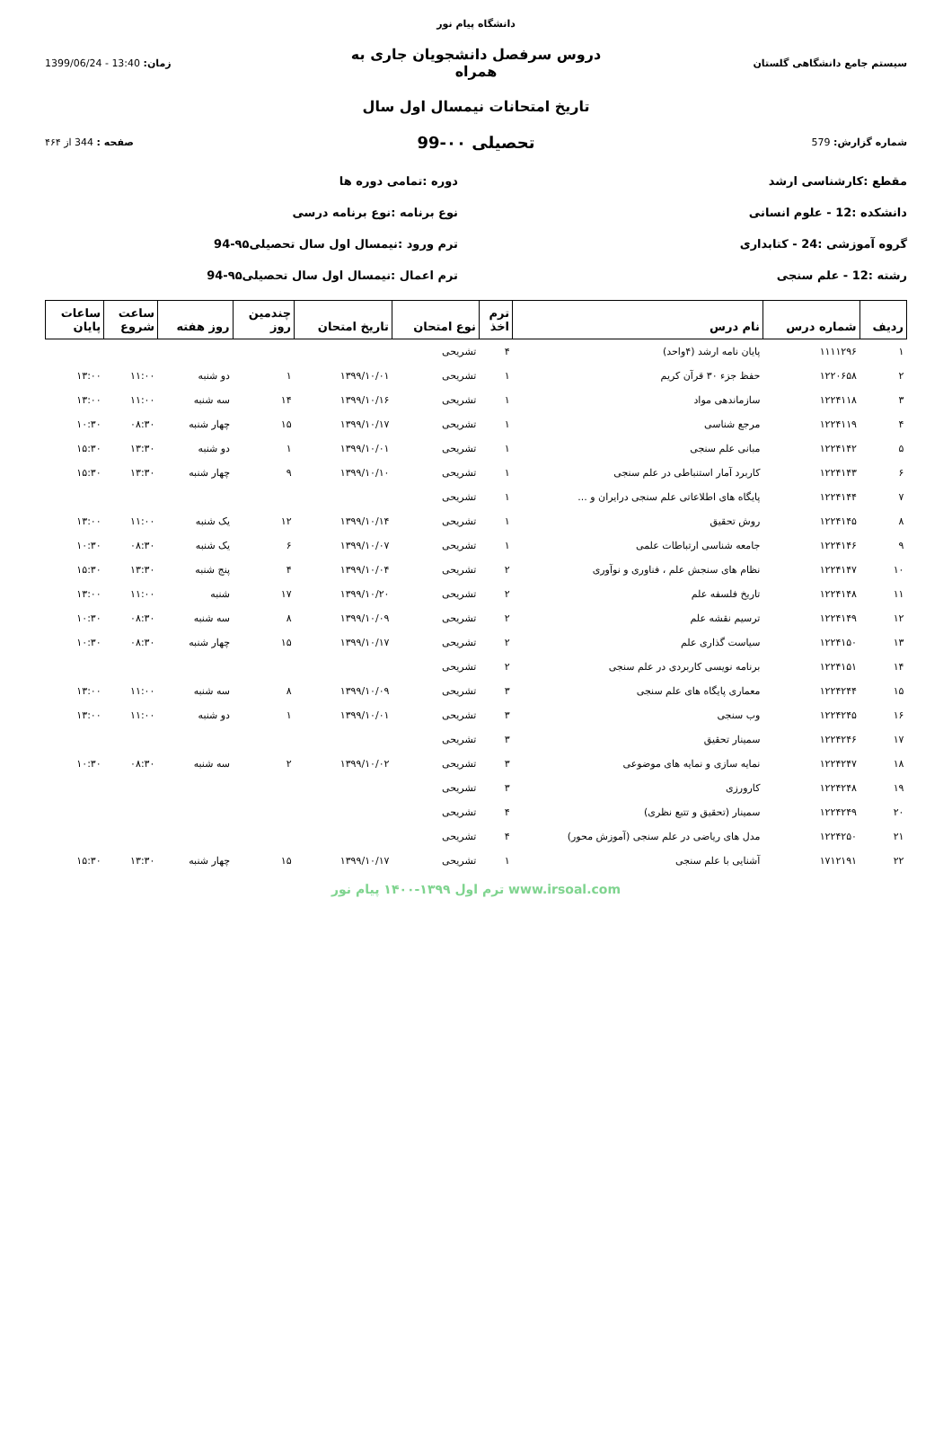دانشگاه پیام نور
سیستم جامع دانشگاهی گلستان
دروس سرفصل دانشجویان جاری به همراه
زمان: 13:40 - 1399/06/24
تاریخ امتحانات نیمسال اول سال
شماره گزارش: 579
تحصیلی ۰۰-99
صفحه : 344 از ۴۶۴
مقطع :کارشناسی ارشد
دوره :تمامی دوره ها
دانشکده :12 - علوم انسانی
نوع برنامه :نوع برنامه درسی
گروه آموزشی :24 - کتابداری
ترم ورود :نیمسال اول سال تحصیلی۹۵-94
رشته :12 - علم سنجی
ترم اعمال :نیمسال اول سال تحصیلی۹۵-94
| ردیف | شماره درس | نام درس | ترم اخذ | نوع امتحان | تاریخ امتحان | چندمین روز | روز هفته | ساعت شروع | ساعات پایان |
| --- | --- | --- | --- | --- | --- | --- | --- | --- | --- |
| ۱ | ۱۱۱۱۲۹۶ | پایان نامه ارشد (۴واحد) | ۴ | تشریحی | | | | | |
| ۲ | ۱۲۲۰۶۵۸ | حفظ جزء ۳۰ قرآن کریم | ۱ | تشریحی | ۱۳۹۹/۱۰/۰۱ | ۱ | دو شنبه | ۱۱:۰۰ | ۱۳:۰۰ |
| ۳ | ۱۲۲۴۱۱۸ | سازماندهی مواد | ۱ | تشریحی | ۱۳۹۹/۱۰/۱۶ | ۱۴ | سه شنبه | ۱۱:۰۰ | ۱۳:۰۰ |
| ۴ | ۱۲۲۴۱۱۹ | مرجع شناسی | ۱ | تشریحی | ۱۳۹۹/۱۰/۱۷ | ۱۵ | چهار شنبه | ۰۸:۳۰ | ۱۰:۳۰ |
| ۵ | ۱۲۲۴۱۴۲ | مبانی علم سنجی | ۱ | تشریحی | ۱۳۹۹/۱۰/۰۱ | ۱ | دو شنبه | ۱۳:۳۰ | ۱۵:۳۰ |
| ۶ | ۱۲۲۴۱۴۳ | کاربرد آمار استنباطی در علم سنجی | ۱ | تشریحی | ۱۳۹۹/۱۰/۱۰ | ۹ | چهار شنبه | ۱۳:۳۰ | ۱۵:۳۰ |
| ۷ | ۱۲۲۴۱۴۴ | پایگاه های اطلاعاتی علم سنجی درایران و ... | ۱ | تشریحی | | | | | |
| ۸ | ۱۲۲۴۱۴۵ | روش تحقیق | ۱ | تشریحی | ۱۳۹۹/۱۰/۱۴ | ۱۲ | یک شنبه | ۱۱:۰۰ | ۱۳:۰۰ |
| ۹ | ۱۲۲۴۱۴۶ | جامعه شناسی ارتباطات علمی | ۱ | تشریحی | ۱۳۹۹/۱۰/۰۷ | ۶ | یک شنبه | ۰۸:۳۰ | ۱۰:۳۰ |
| ۱۰ | ۱۲۲۴۱۴۷ | نظام های سنجش علم ، فناوری و نوآوری | ۲ | تشریحی | ۱۳۹۹/۱۰/۰۴ | ۴ | پنج شنبه | ۱۳:۳۰ | ۱۵:۳۰ |
| ۱۱ | ۱۲۲۴۱۴۸ | تاریخ فلسفه علم | ۲ | تشریحی | ۱۳۹۹/۱۰/۲۰ | ۱۷ | شنبه | ۱۱:۰۰ | ۱۳:۰۰ |
| ۱۲ | ۱۲۲۴۱۴۹ | ترسیم نقشه علم | ۲ | تشریحی | ۱۳۹۹/۱۰/۰۹ | ۸ | سه شنبه | ۰۸:۳۰ | ۱۰:۳۰ |
| ۱۳ | ۱۲۲۴۱۵۰ | سیاست گذاری علم | ۲ | تشریحی | ۱۳۹۹/۱۰/۱۷ | ۱۵ | چهار شنبه | ۰۸:۳۰ | ۱۰:۳۰ |
| ۱۴ | ۱۲۲۴۱۵۱ | برنامه نویسی کاربردی در علم سنجی | ۲ | تشریحی | | | | | |
| ۱۵ | ۱۲۲۴۲۴۴ | معماری پایگاه های علم سنجی | ۳ | تشریحی | ۱۳۹۹/۱۰/۰۹ | ۸ | سه شنبه | ۱۱:۰۰ | ۱۳:۰۰ |
| ۱۶ | ۱۲۲۴۲۴۵ | وب سنجی | ۳ | تشریحی | ۱۳۹۹/۱۰/۰۱ | ۱ | دو شنبه | ۱۱:۰۰ | ۱۳:۰۰ |
| ۱۷ | ۱۲۲۴۲۴۶ | سمینار تحقیق | ۳ | تشریحی | | | | | |
| ۱۸ | ۱۲۲۴۲۴۷ | نمایه سازی و نمایه های موضوعی | ۳ | تشریحی | ۱۳۹۹/۱۰/۰۲ | ۲ | سه شنبه | ۰۸:۳۰ | ۱۰:۳۰ |
| ۱۹ | ۱۲۲۴۲۴۸ | کارورزی | ۳ | تشریحی | | | | | |
| ۲۰ | ۱۲۲۴۲۴۹ | سمینار (تحقیق و تتبع نظری) | ۴ | تشریحی | | | | | |
| ۲۱ | ۱۲۲۴۲۵۰ | مدل های ریاضی در علم سنجی (آموزش محور) | ۴ | تشریحی | | | | | |
| ۲۲ | ۱۷۱۲۱۹۱ | آشنایی با علم سنجی | ۱ | تشریحی | ۱۳۹۹/۱۰/۱۷ | ۱۵ | چهار شنبه | ۱۳:۳۰ | ۱۵:۳۰ |
www.irsoal.com ترم اول ۱۳۹۹-۱۴۰۰ پیام نور